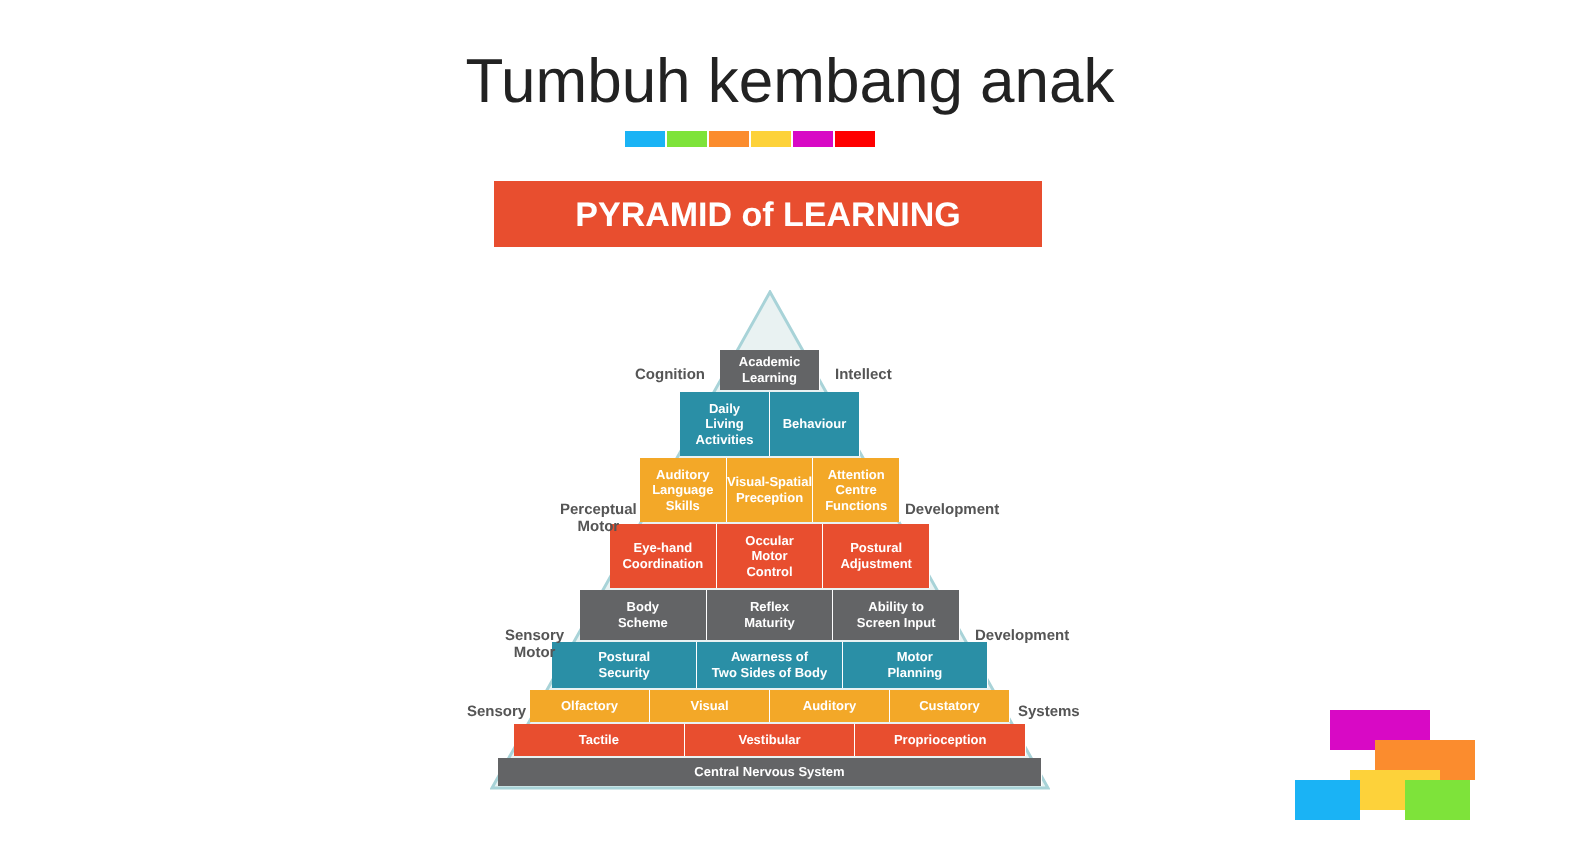Tumbuh kembang anak
PYRAMID of LEARNING
Academic
Learning
Daily
Living
Activities
Behaviour
Auditory
Language
Skills
Visual-Spatial
Preception
Attention
Centre
Functions
Eye-hand
Coordination
Occular
Motor
Control
Postural
Adjustment
Body
Scheme
Reflex
Maturity
Ability to
Screen Input
Postural
Security
Awarness of
Two Sides of Body
Motor
Planning
Olfactory Visual Auditory Custatory
Tactile Vestibular Proprioception
Central Nervous System
Cognition Intellect
Perceptual
Motor
Development
Sensory
Motor
Development
Sensory Systems